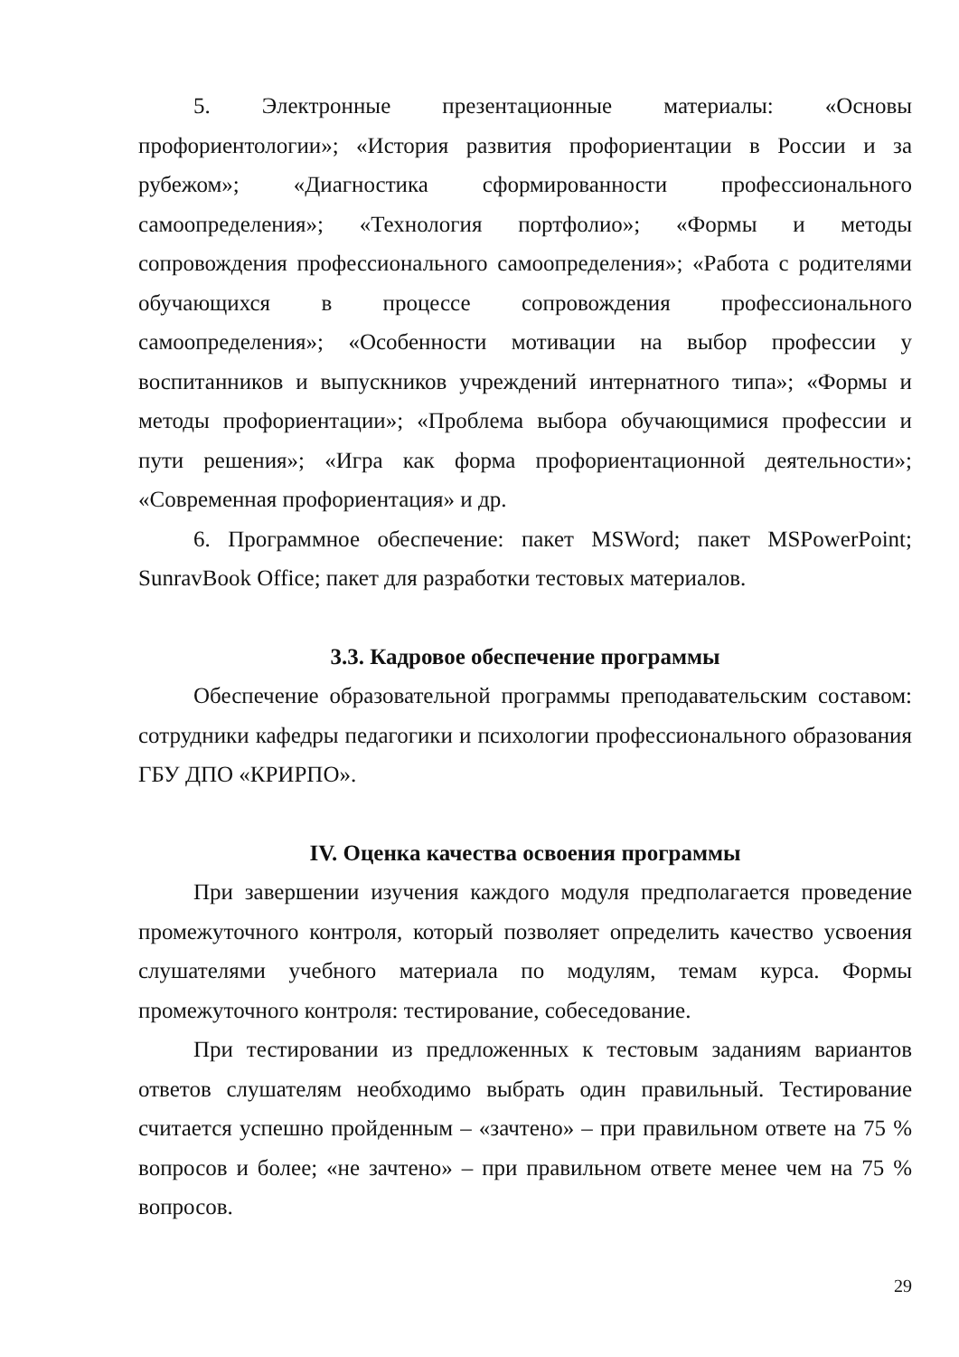5. Электронные презентационные материалы: «Основы профориентологии»; «История развития профориентации в России и за рубежом»; «Диагностика сформированности профессионального самоопределения»; «Технология портфолио»; «Формы и методы сопровождения профессионального самоопределения»; «Работа с родителями обучающихся в процессе сопровождения профессионального самоопределения»; «Особенности мотивации на выбор профессии у воспитанников и выпускников учреждений интернатного типа»; «Формы и методы профориентации»; «Проблема выбора обучающимися профессии и пути решения»; «Игра как форма профориентационной деятельности»; «Современная профориентация» и др.
6. Программное обеспечение: пакет MSWord; пакет MSPowerPoint; SunravBook Office; пакет для разработки тестовых материалов.
3.3. Кадровое обеспечение программы
Обеспечение образовательной программы преподавательским составом: сотрудники кафедры педагогики и психологии профессионального образования ГБУ ДПО «КРИРПО».
IV. Оценка качества освоения программы
При завершении изучения каждого модуля предполагается проведение промежуточного контроля, который позволяет определить качество усвоения слушателями учебного материала по модулям, темам курса. Формы промежуточного контроля: тестирование, собеседование.
При тестировании из предложенных к тестовым заданиям вариантов ответов слушателям необходимо выбрать один правильный. Тестирование считается успешно пройденным – «зачтено» – при правильном ответе на 75 % вопросов и более; «не зачтено» – при правильном ответе менее чем на 75 % вопросов.
29